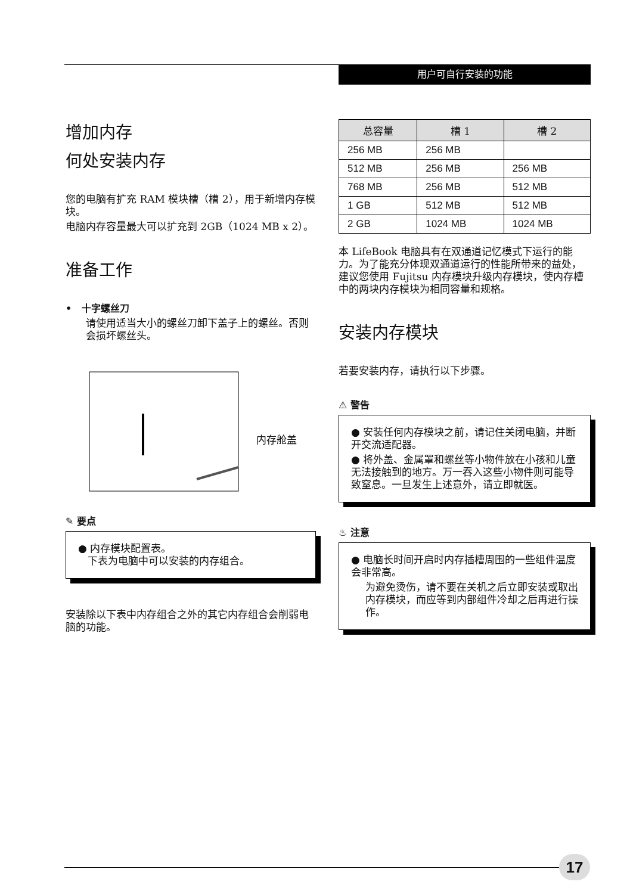用户可自行安装的功能
增加内存
何处安装内存
您的电脑有扩充 RAM 模块槽（槽 2），用于新增内存模块。
电脑内存容量最大可以扩充到 2GB（1024 MB x 2）。
准备工作
• 十字螺丝刀
请使用适当大小的螺丝刀卸下盖子上的螺丝。否则会损坏螺丝头。
内存舱盖
✎ 要点
● 内存模块配置表。
下表为电脑中可以安装的内存组合。
安装除以下表中内存组合之外的其它内存组合会削弱电脑的功能。
| 总容量 | 槽 1 | 槽 2 |
| --- | --- | --- |
| 256 MB | 256 MB | |
| 512 MB | 256 MB | 256 MB |
| 768 MB | 256 MB | 512 MB |
| 1 GB | 512 MB | 512 MB |
| 2 GB | 1024 MB | 1024 MB |
本 LifeBook 电脑具有在双通道记忆模式下运行的能力。为了能充分体现双通道运行的性能所带来的益处，建议您使用 Fujitsu 内存模块升级内存模块，使内存槽中的两块内存模块为相同容量和规格。
安装内存模块
若要安装内存，请执行以下步骤。
⚠ 警告
● 安装任何内存模块之前，请记住关闭电脑，并断开交流适配器。
● 将外盖、金属罩和螺丝等小物件放在小孩和儿童无法接触到的地方。万一吞入这些小物件则可能导致窒息。一旦发生上述意外，请立即就医。
♨ 注意
● 电脑长时间开启时内存插槽周围的一些组件温度会非常高。
为避免烫伤，请不要在关机之后立即安装或取出内存模块，而应等到内部组件冷却之后再进行操作。
17